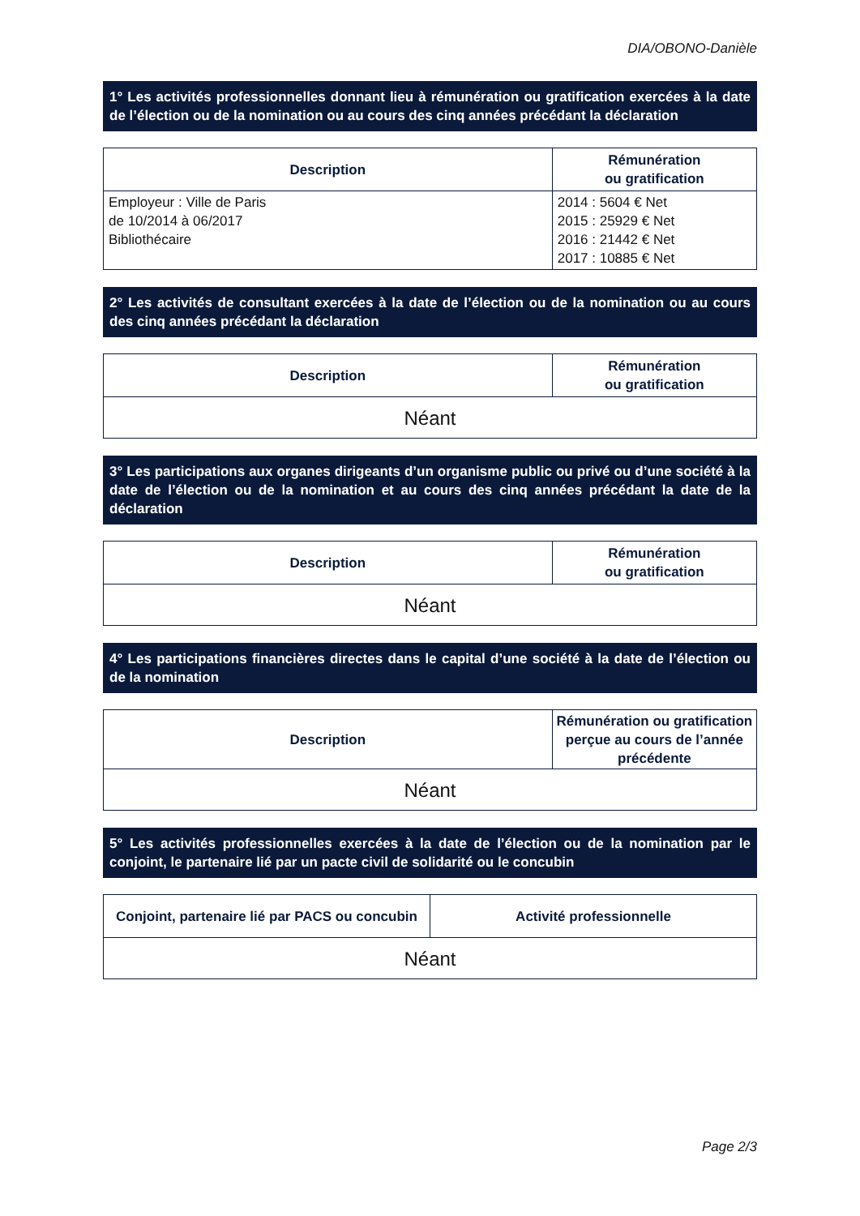DIA/OBONO-Danièle
1° Les activités professionnelles donnant lieu à rémunération ou gratification exercées à la date de l’élection ou de la nomination ou au cours des cinq années précédant la déclaration
| Description | Rémunération ou gratification |
| --- | --- |
| Employeur : Ville de Paris de 10/2014 à 06/2017 Bibliothécaire | 2014 : 5604 € Net 2015 : 25929 € Net 2016 : 21442 € Net 2017 : 10885 € Net |
2° Les activités de consultant exercées à la date de l’élection ou de la nomination ou au cours des cinq années précédant la déclaration
| Description | Rémunération ou gratification |
| --- | --- |
| Néant | |
3° Les participations aux organes dirigeants d’un organisme public ou privé ou d’une société à la date de l’élection ou de la nomination et au cours des cinq années précédant la date de la déclaration
| Description | Rémunération ou gratification |
| --- | --- |
| Néant | |
4° Les participations financières directes dans le capital d’une société à la date de l’élection ou de la nomination
| Description | Rémunération ou gratification perçue au cours de l’année précédente |
| --- | --- |
| Néant | |
5° Les activités professionnelles exercées à la date de l’élection ou de la nomination par le conjoint, le partenaire lié par un pacte civil de solidarité ou le concubin
| Conjoint, partenaire lié par PACS ou concubin | Activité professionnelle |
| --- | --- |
| Néant | |
Page 2/3